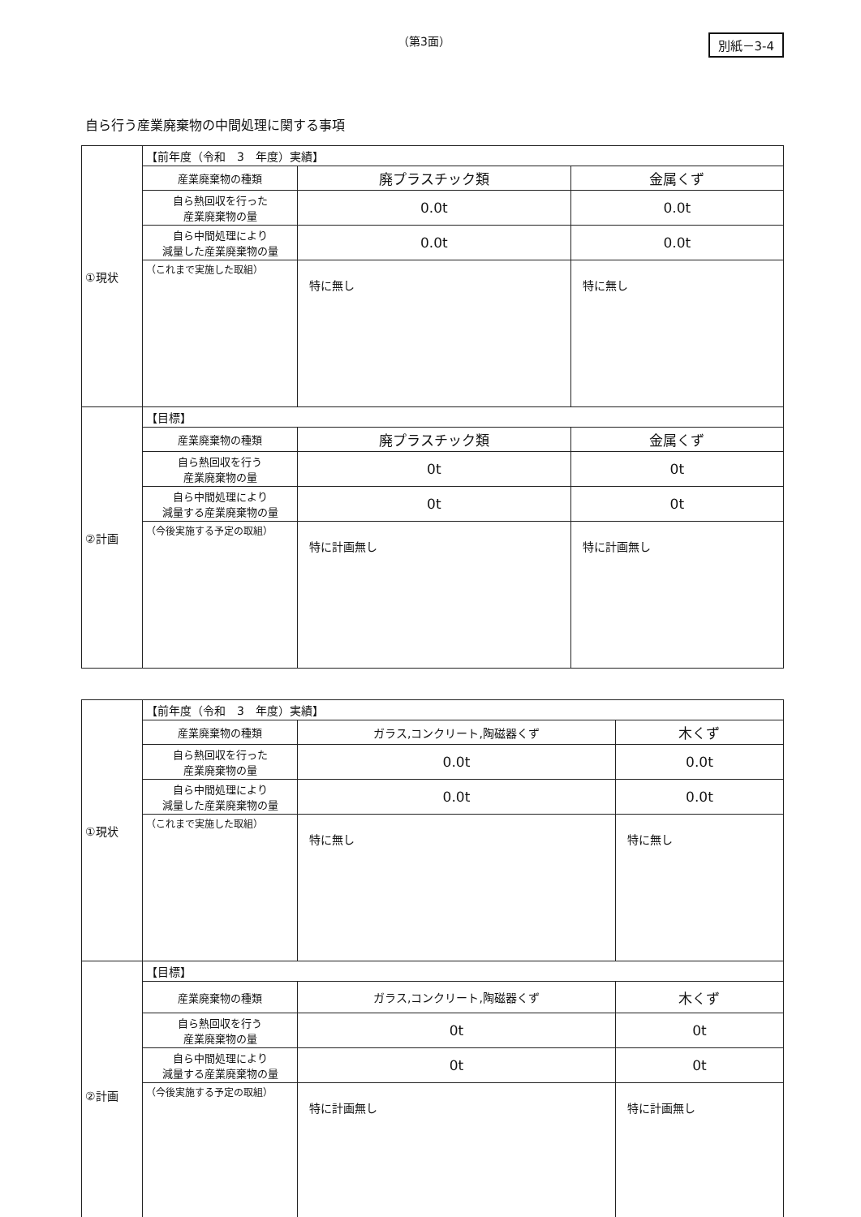（第3面） 別紙－3-4
自ら行う産業廃棄物の中間処理に関する事項
| ①現状 | 【前年度（令和 3 年度）実績】 | | |
| | 産業廃棄物の種類 | 廃プラスチック類 | 金属くず |
| | 自ら熱回収を行った 産業廃棄物の量 | 0.0t | 0.0t |
| | 自ら中間処理により 減量した産業廃棄物の量 | 0.0t | 0.0t |
| | （これまで実施した取組） | 特に無し | 特に無し |
| ②計画 | 【目標】 | | |
| | 産業廃棄物の種類 | 廃プラスチック類 | 金属くず |
| | 自ら熱回収を行う 産業廃棄物の量 | 0t | 0t |
| | 自ら中間処理により 減量する産業廃棄物の量 | 0t | 0t |
| | （今後実施する予定の取組） | 特に計画無し | 特に計画無し |
| ①現状 | 【前年度（令和 3 年度）実績】 | | |
| | 産業廃棄物の種類 | ガラス,コンクリート,陶磁器くず | 木くず |
| | 自ら熱回収を行った 産業廃棄物の量 | 0.0t | 0.0t |
| | 自ら中間処理により 減量した産業廃棄物の量 | 0.0t | 0.0t |
| | （これまで実施した取組） | 特に無し | 特に無し |
| ②計画 | 【目標】 | | |
| | 産業廃棄物の種類 | ガラス,コンクリート,陶磁器くず | 木くず |
| | 自ら熱回収を行う 産業廃棄物の量 | 0t | 0t |
| | 自ら中間処理により 減量する産業廃棄物の量 | 0t | 0t |
| | （今後実施する予定の取組） | 特に計画無し | 特に計画無し |